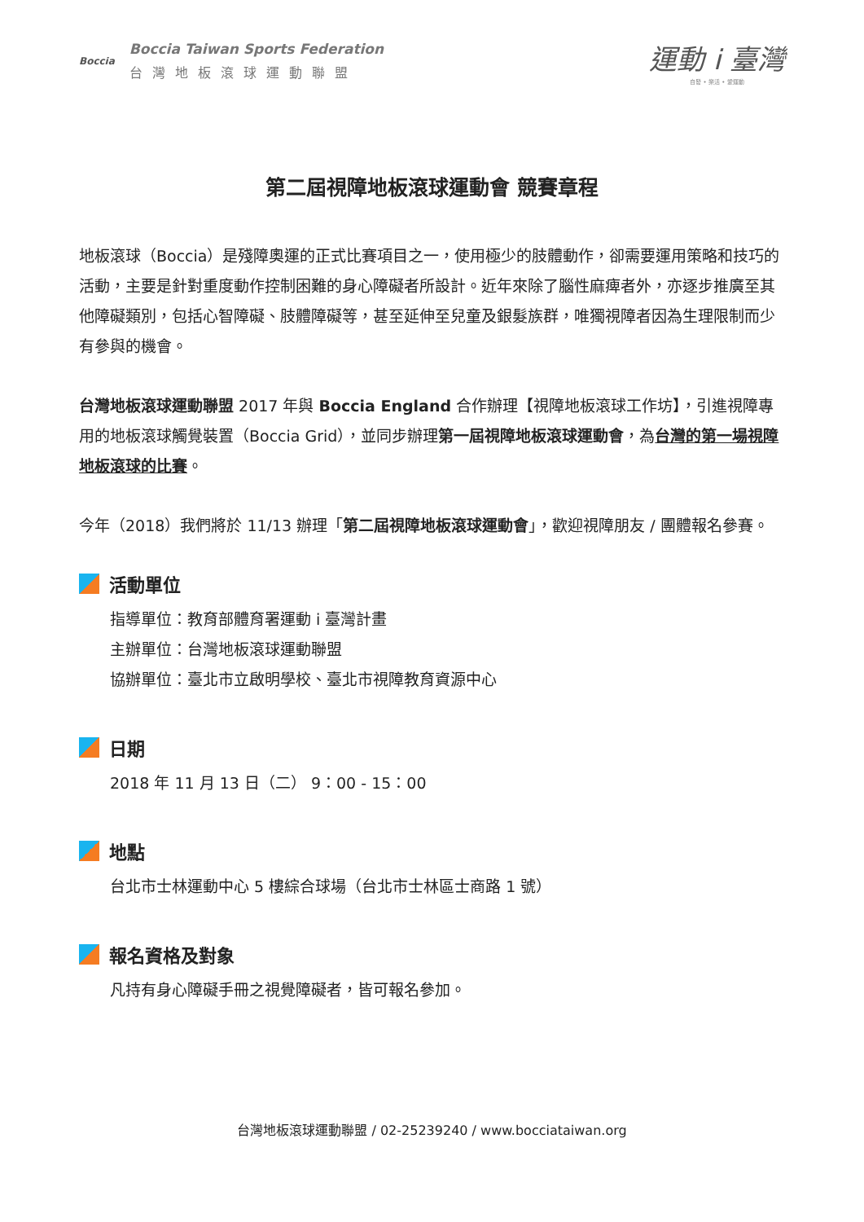Boccia
Boccia Taiwan Sports Federation
台灣地板滾球運動聯盟
運動 i 臺灣
自發 • 樂活 • 愛運動
第二屆視障地板滾球運動會 競賽章程
地板滾球（Boccia）是殘障奧運的正式比賽項目之一，使用極少的肢體動作，卻需要運用策略和技巧的活動，主要是針對重度動作控制困難的身心障礙者所設計。近年來除了腦性麻痺者外，亦逐步推廣至其他障礙類別，包括心智障礙、肢體障礙等，甚至延伸至兒童及銀髮族群，唯獨視障者因為生理限制而少有參與的機會。
台灣地板滾球運動聯盟 2017 年與 Boccia England 合作辦理【視障地板滾球工作坊】，引進視障專用的地板滾球觸覺裝置（Boccia Grid），並同步辦理第一屆視障地板滾球運動會，為台灣的第一場視障地板滾球的比賽。
今年（2018）我們將於 11/13 辦理「第二屆視障地板滾球運動會」，歡迎視障朋友 / 團體報名參賽。
活動單位
指導單位：教育部體育署運動 i 臺灣計畫
主辦單位：台灣地板滾球運動聯盟
協辦單位：臺北市立啟明學校、臺北市視障教育資源中心
日期
2018 年 11 月 13 日（二） 9：00 - 15：00
地點
台北市士林運動中心 5 樓綜合球場（台北市士林區士商路 1 號）
報名資格及對象
凡持有身心障礙手冊之視覺障礙者，皆可報名參加。
台灣地板滾球運動聯盟 / 02-25239240 / www.bocciataiwan.org